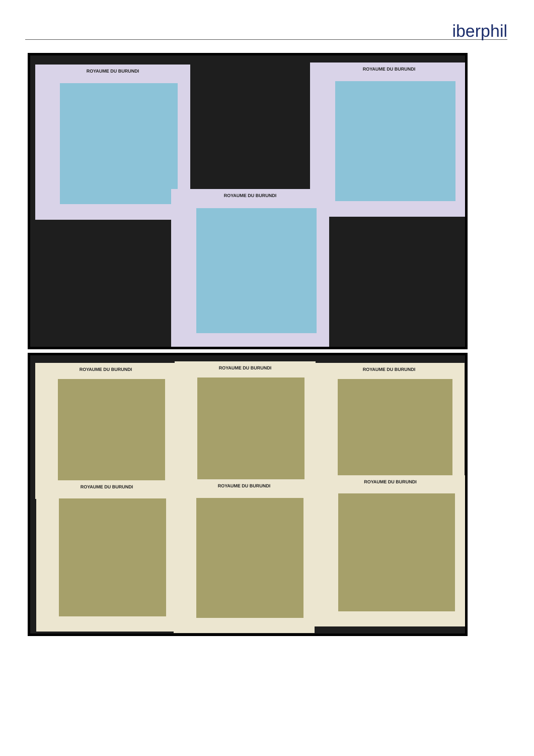iberphil
ROYAUME DU BURUNDI ROYAUME DU BURUNDI
ROYAUME DU BURUNDI
ROYAUME DU BURUNDI ROYAUME DU BURUNDI ROYAUME DU BURUNDI
ROYAUME DU BURUNDI ROYAUME DU BURUNDI
ROYAUME DU BURUNDI